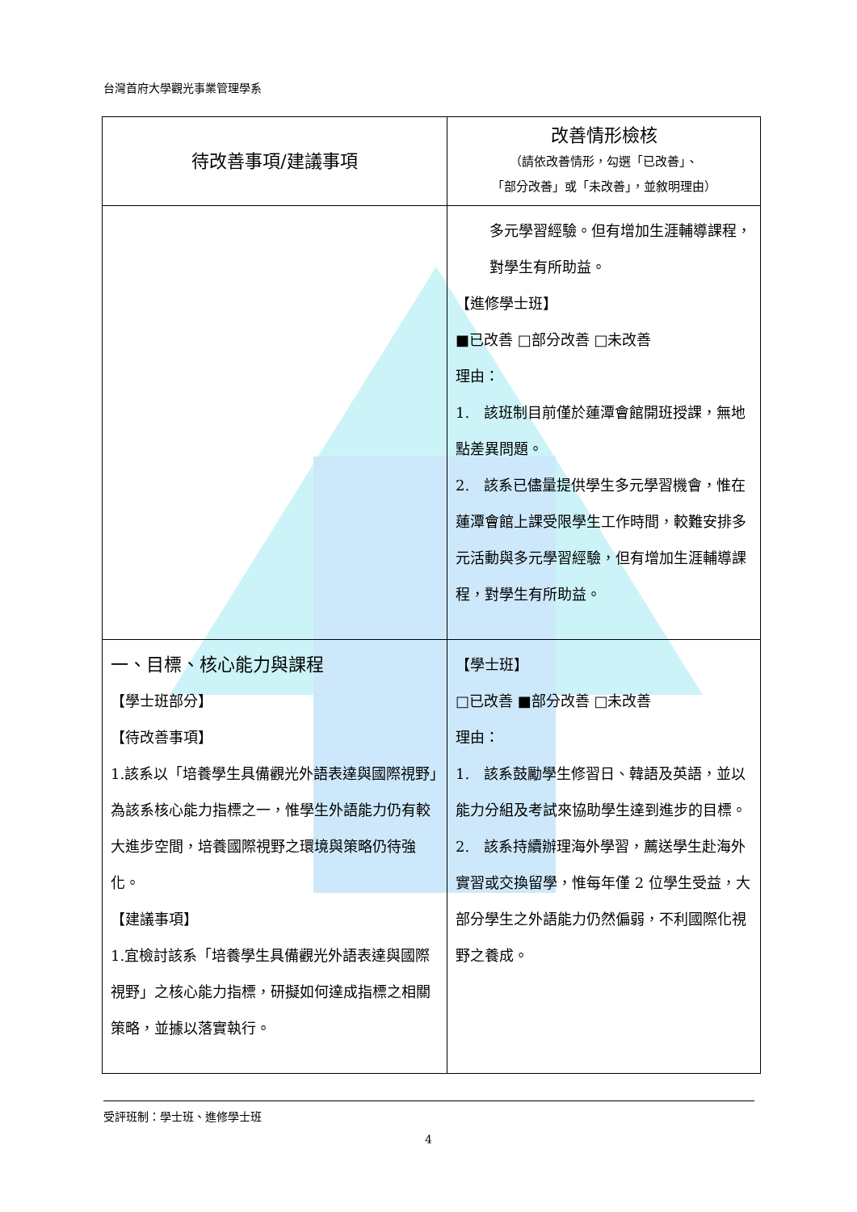台灣首府大學觀光事業管理學系
| 待改善事項/建議事項 | 改善情形檢核 （請依改善情形，勾選「已改善」、 「部分改善」或「未改善」，並敘明理由） |
| --- | --- |
| | 多元學習經驗。但有增加生涯輔導課程，對學生有所助益。 【進修學士班】 ■已改善 □部分改善 □未改善 理由： 1. 該班制目前僅於蓮潭會館開班授課，無地點差異問題。 2. 該系已儘量提供學生多元學習機會，惟在蓮潭會館上課受限學生工作時間，較難安排多元活動與多元學習經驗，但有增加生涯輔導課程，對學生有所助益。 |
| 一、目標、核心能力與課程 【學士班部分】 【待改善事項】 1.該系以「培養學生具備觀光外語表達與國際視野」為該系核心能力指標之一，惟學生外語能力仍有較大進步空間，培養國際視野之環境與策略仍待強化。 【建議事項】 1.宜檢討該系「培養學生具備觀光外語表達與國際視野」之核心能力指標，研擬如何達成指標之相關策略，並據以落實執行。 | 【學士班】 □已改善 ■部分改善 □未改善 理由： 1. 該系鼓勵學生修習日、韓語及英語，並以能力分組及考試來協助學生達到進步的目標。 2. 該系持續辦理海外學習，薦送學生赴海外實習或交換留學，惟每年僅 2 位學生受益，大部分學生之外語能力仍然偏弱，不利國際化視野之養成。 |
受評班制：學士班、進修學士班
4